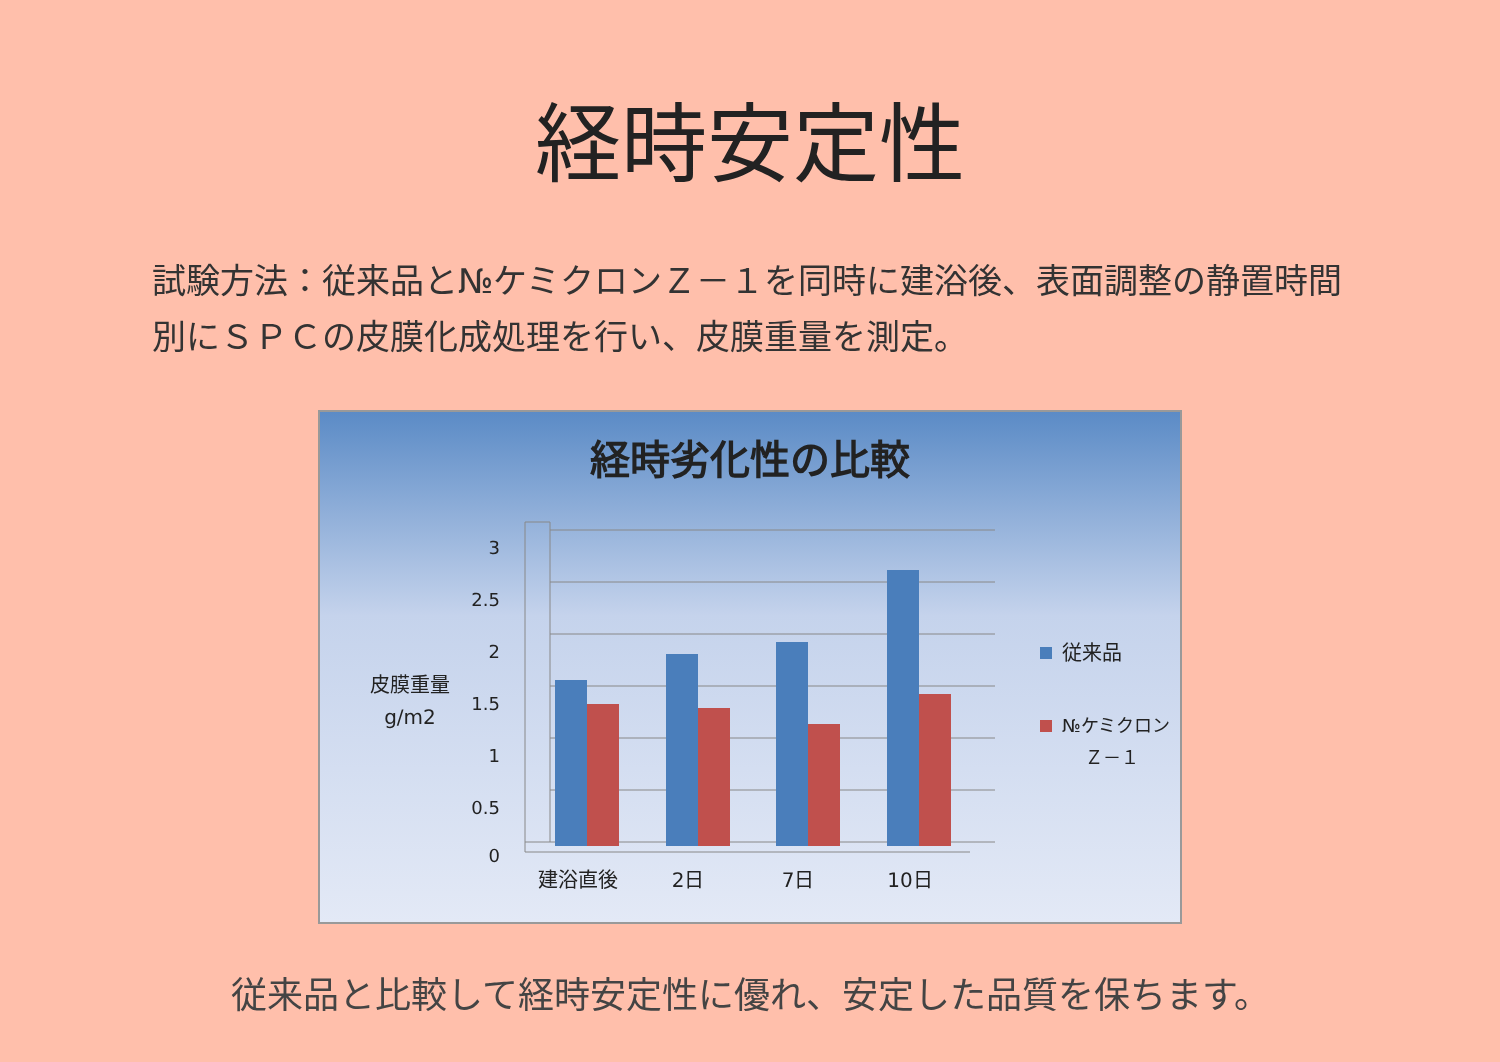経時安定性
試験方法：従来品と№ケミクロンＺ－１を同時に建浴後、表面調整の静置時間別にＳＰＣの皮膜化成処理を行い、皮膜重量を測定。
経時劣化性の比較
3
2.5
2
1.5
1
0.5
0
皮膜重量
g/m2
建浴直後
2日
7日
10日
従来品
№ケミクロン
Ｚ－１
従来品と比較して経時安定性に優れ、安定した品質を保ちます。